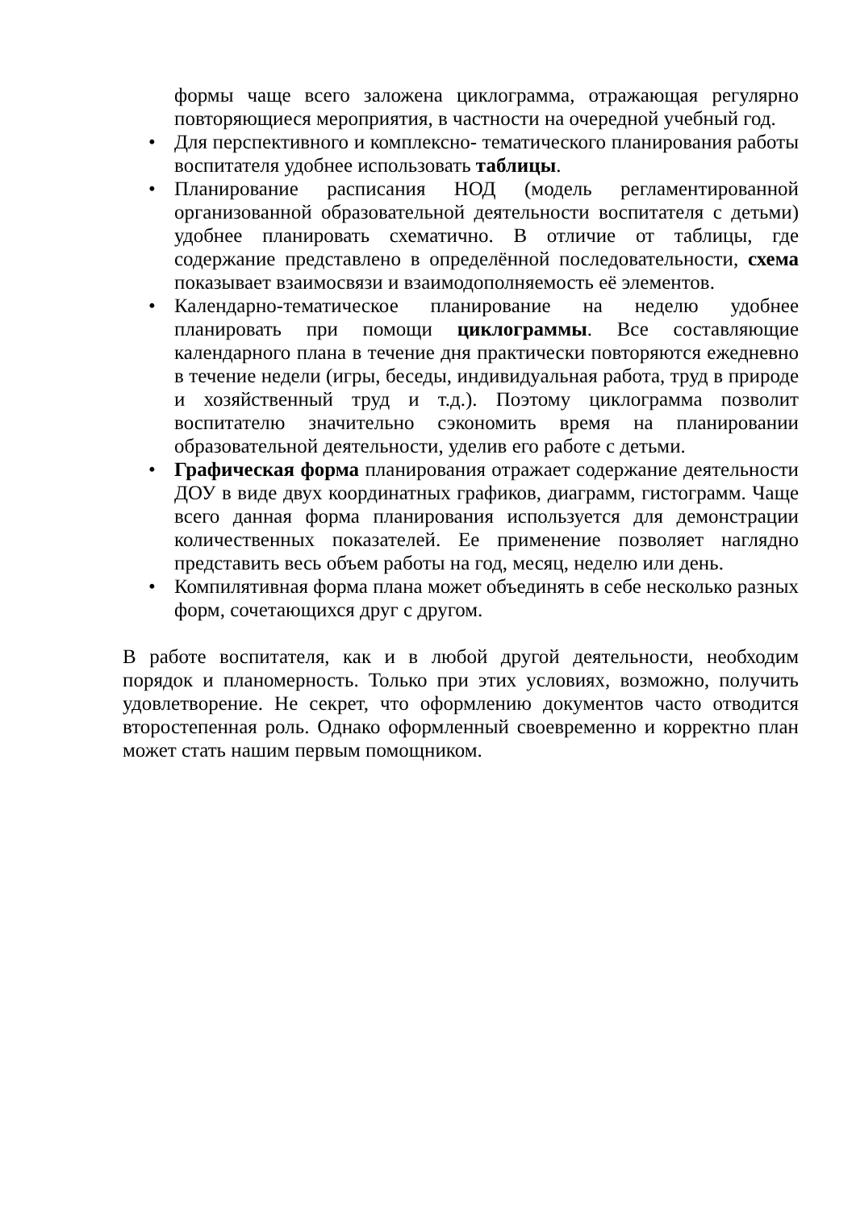формы чаще всего заложена циклограмма, отражающая регулярно повторяющиеся мероприятия, в частности на очередной учебный год.
• Для перспективного и комплексно- тематического планирования работы воспитателя удобнее использовать таблицы.
• Планирование расписания НОД (модель регламентированной организованной образовательной деятельности воспитателя с детьми) удобнее планировать схематично. В отличие от таблицы, где содержание представлено в определённой последовательности, схема показывает взаимосвязи и взаимодополняемость её элементов.
• Календарно-тематическое планирование на неделю удобнее планировать при помощи циклограммы. Все составляющие календарного плана в течение дня практически повторяются ежедневно в течение недели (игры, беседы, индивидуальная работа, труд в природе и хозяйственный труд и т.д.). Поэтому циклограмма позволит воспитателю значительно сэкономить время на планировании образовательной деятельности, уделив его работе с детьми.
• Графическая форма планирования отражает содержание деятельности ДОУ в виде двух координатных графиков, диаграмм, гистограмм. Чаще всего данная форма планирования используется для демонстрации количественных показателей. Ее применение позволяет наглядно представить весь объем работы на год, месяц, неделю или день.
• Компилятивная форма плана может объединять в себе несколько разных форм, сочетающихся друг с другом.
В работе воспитателя, как и в любой другой деятельности, необходим порядок и планомерность. Только при этих условиях, возможно, получить удовлетворение. Не секрет, что оформлению документов часто отводится второстепенная роль. Однако оформленный своевременно и корректно план может стать нашим первым помощником.